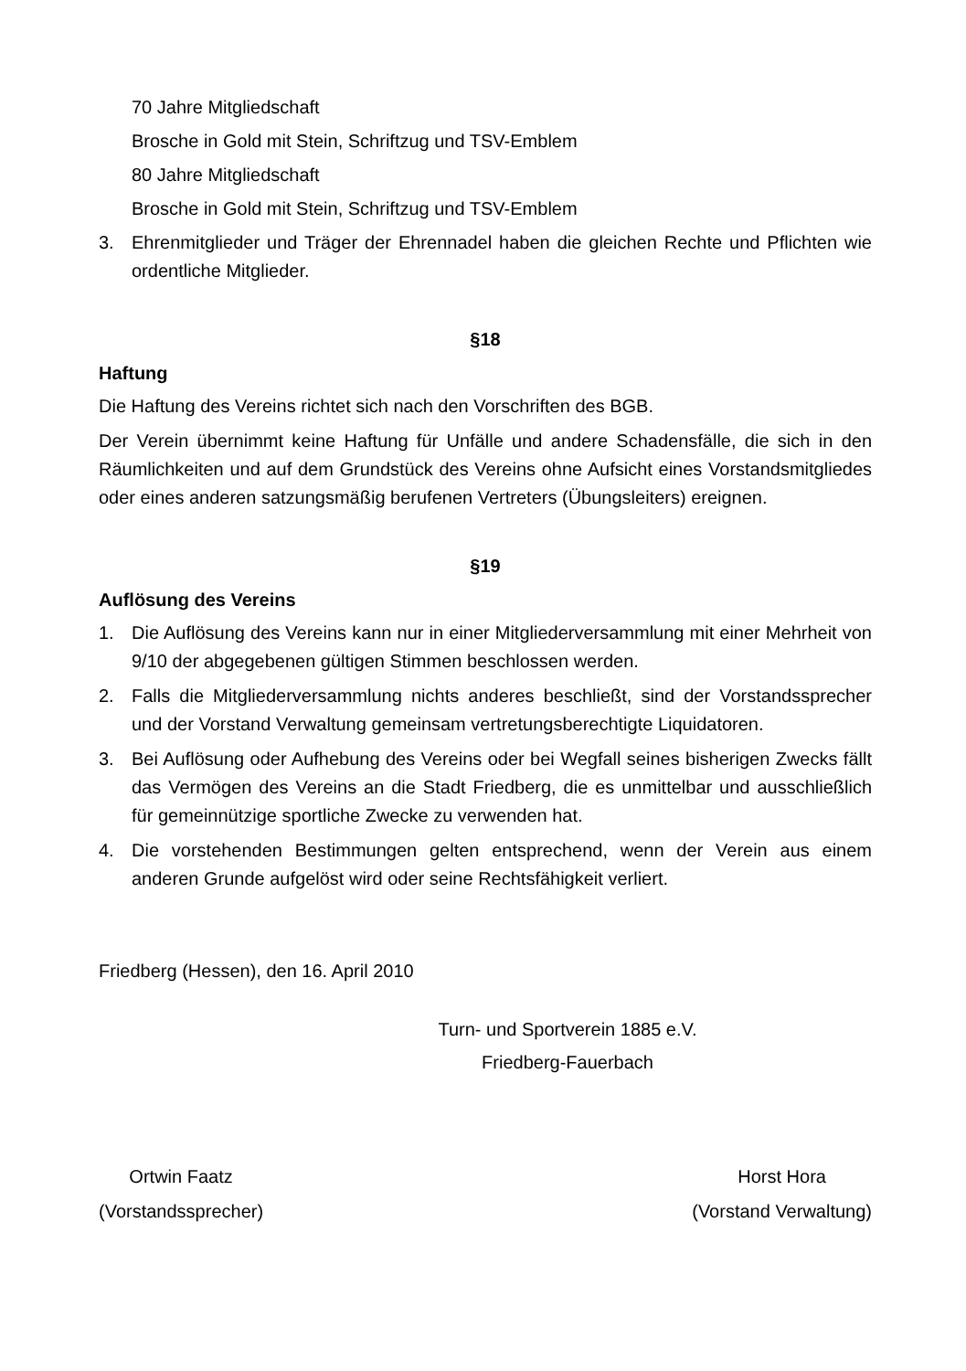70 Jahre Mitgliedschaft
Brosche in Gold mit Stein, Schriftzug und TSV-Emblem
80 Jahre Mitgliedschaft
Brosche in Gold mit Stein, Schriftzug und TSV-Emblem
3. Ehrenmitglieder und Träger der Ehrennadel haben die gleichen Rechte und Pflichten wie ordentliche Mitglieder.
§18
Haftung
Die Haftung des Vereins richtet sich nach den Vorschriften des BGB.
Der Verein übernimmt keine Haftung für Unfälle und andere Schadensfälle, die sich in den Räumlichkeiten und auf dem Grundstück des Vereins ohne Aufsicht eines Vorstandsmitgliedes oder eines anderen satzungsmäßig berufenen Vertreters (Übungsleiters) ereignen.
§19
Auflösung des Vereins
1. Die Auflösung des Vereins kann nur in einer Mitgliederversammlung mit einer Mehrheit von 9/10 der abgegebenen gültigen Stimmen beschlossen werden.
2. Falls die Mitgliederversammlung nichts anderes beschließt, sind der Vorstands­sprecher und der Vorstand Verwaltung gemeinsam vertretungsberechtigte Liqui­datoren.
3. Bei Auflösung oder Aufhebung des Vereins oder bei Wegfall seines bisherigen Zwecks fällt das Vermögen des Vereins an die Stadt Friedberg, die es unmittel­bar und ausschließlich für gemeinnützige sportliche Zwecke zu verwenden hat.
4. Die vorstehenden Bestimmungen gelten entsprechend, wenn der Verein aus einem anderen Grunde aufgelöst wird oder seine Rechtsfähigkeit verliert.
Friedberg (Hessen), den 16. April 2010
Turn- und Sportverein 1885 e.V.
Friedberg-Fauerbach
Ortwin Faatz
(Vorstandssprecher)
Horst Hora
(Vorstand Verwaltung)